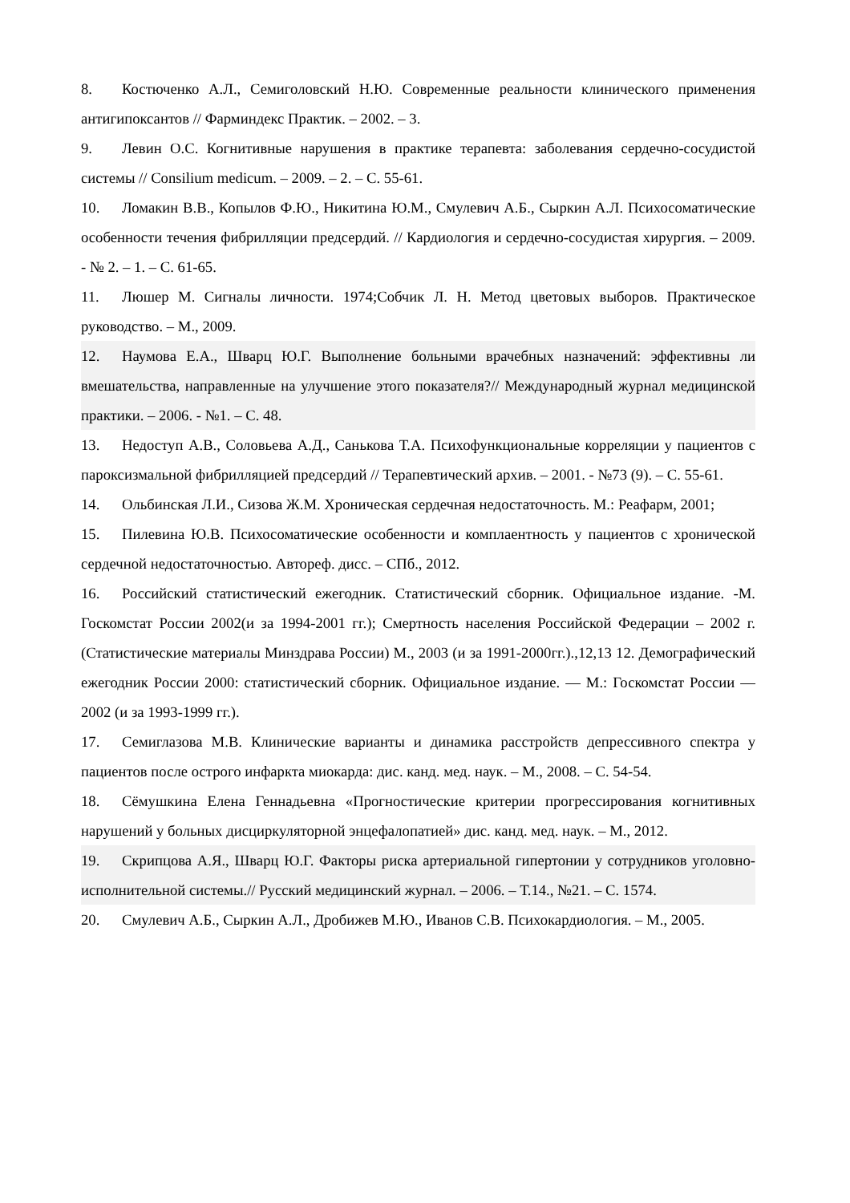8. Костюченко А.Л., Семиголовский Н.Ю. Современные реальности клинического применения антигипоксантов // Фарминдекс Практик. – 2002. – 3.
9. Левин О.С. Когнитивные нарушения в практике терапевта: заболевания сердечно-сосудистой системы // Consilium medicum. – 2009. – 2. – С. 55-61.
10. Ломакин В.В., Копылов Ф.Ю., Никитина Ю.М., Смулевич А.Б., Сыркин А.Л. Психосоматические особенности течения фибрилляции предсердий. // Кардиология и сердечно-сосудистая хирургия. – 2009. - № 2. – 1. – С. 61-65.
11. Люшер М. Сигналы личности. 1974;Собчик Л. Н. Метод цветовых выборов. Практическое руководство. – М., 2009.
12. Наумова Е.А., Шварц Ю.Г. Выполнение больными врачебных назначений: эффективны ли вмешательства, направленные на улучшение этого показателя?// Международный журнал медицинской практики. – 2006. - №1. – С. 48.
13. Недоступ А.В., Соловьева А.Д., Санькова Т.А. Психофункциональные корреляции у пациентов с пароксизмальной фибрилляцией предсердий // Терапевтический архив. – 2001. - №73 (9). – С. 55-61.
14. Ольбинская Л.И., Сизова Ж.М. Хроническая сердечная недостаточность. М.: Реафарм, 2001;
15. Пилевина Ю.В. Психосоматические особенности и комплаентность у пациентов с хронической сердечной недостаточностью. Автореф. дисс. – СПб., 2012.
16. Российский статистический ежегодник. Статистический сборник. Официальное издание. -М. Госкомстат России 2002(и за 1994-2001 гг.); Смертность населения Российской Федерации – 2002 г. (Статистические материалы Минздрава России) М., 2003 (и за 1991-2000гг.).,12,13 12. Демографический ежегодник России 2000: статистический сборник. Официальное издание. — М.: Госкомстат России — 2002 (и за 1993-1999 гг.).
17. Семиглазова М.В. Клинические варианты и динамика расстройств депрессивного спектра у пациентов после острого инфаркта миокарда: дис. канд. мед. наук. – М., 2008. – С. 54-54.
18. Сёмушкина Елена Геннадьевна «Прогностические критерии прогрессирования когнитивных нарушений у больных дисциркуляторной энцефалопатией» дис. канд. мед. наук. – М., 2012.
19. Скрипцова А.Я., Шварц Ю.Г. Факторы риска артериальной гипертонии у сотрудников уголовно-исполнительной системы.// Русский медицинский журнал. – 2006. – Т.14., №21. – С. 1574.
20. Смулевич А.Б., Сыркин А.Л., Дробижев М.Ю., Иванов С.В. Психокардиология. – М., 2005.